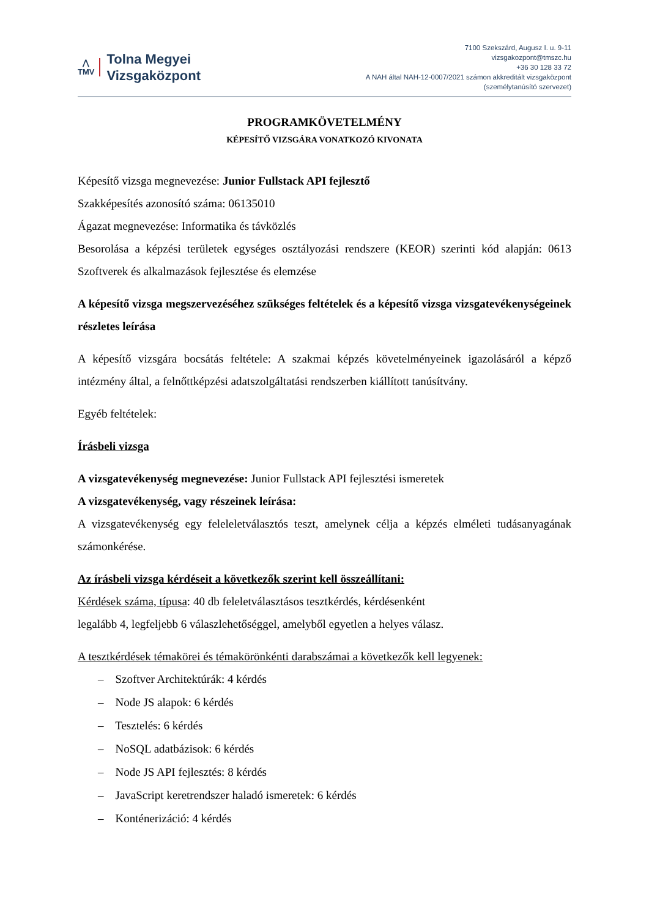⋀
TMV
Tolna Megyei
Vizsgaközpont
7100 Szekszárd, Augusz I. u. 9-11
vizsgakozpont@tmszc.hu
+36 30 128 33 72
A NAH által NAH-12-0007/2021 számon akkreditált vizsgaközpont
(személytanúsító szervezet)
PROGRAMKÖVETELMÉNY
KÉPESÍTŐ VIZSGÁRA VONATKOZÓ KIVONATA
Képesítő vizsga megnevezése: Junior Fullstack API fejlesztő
Szakképesítés azonosító száma: 06135010
Ágazat megnevezése: Informatika és távközlés
Besorolása a képzési területek egységes osztályozási rendszere (KEOR) szerinti kód alapján: 0613 Szoftverek és alkalmazások fejlesztése és elemzése
A képesítő vizsga megszervezéséhez szükséges feltételek és a képesítő vizsga vizsgatevékenységeinek részletes leírása
A képesítő vizsgára bocsátás feltétele: A szakmai képzés követelményeinek igazolásáról a képző intézmény által, a felnőttképzési adatszolgáltatási rendszerben kiállított tanúsítvány.
Egyéb feltételek:
Írásbeli vizsga
A vizsgatevékenység megnevezése: Junior Fullstack API fejlesztési ismeretek
A vizsgatevékenység, vagy részeinek leírása:
A vizsgatevékenység egy feleleletválasztós teszt, amelynek célja a képzés elméleti tudásanyagának számonkérése.
Az írásbeli vizsga kérdéseit a következők szerint kell összeállítani:
Kérdések száma, típusa: 40 db feleletválasztásos tesztkérdés, kérdésenként
legalább 4, legfeljebb 6 válaszlehetőséggel, amelyből egyetlen a helyes válasz.
A tesztkérdések témakörei és témakörönkénti darabszámai a következők kell legyenek:
– Szoftver Architektúrák: 4 kérdés
– Node JS alapok: 6 kérdés
– Tesztelés: 6 kérdés
– NoSQL adatbázisok: 6 kérdés
– Node JS API fejlesztés: 8 kérdés
– JavaScript keretrendszer haladó ismeretek: 6 kérdés
– Konténerizáció: 4 kérdés